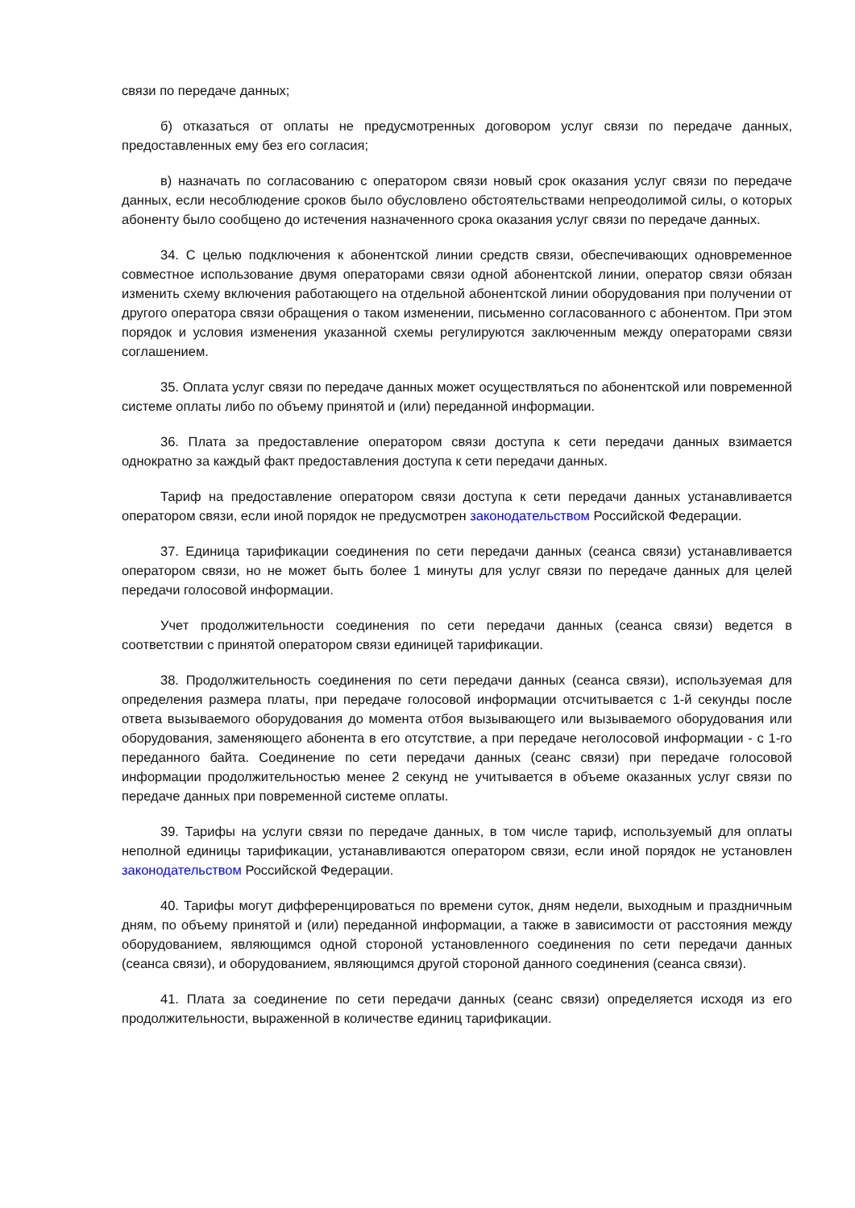связи по передаче данных;
б) отказаться от оплаты не предусмотренных договором услуг связи по передаче данных, предоставленных ему без его согласия;
в) назначать по согласованию с оператором связи новый срок оказания услуг связи по передаче данных, если несоблюдение сроков было обусловлено обстоятельствами непреодолимой силы, о которых абоненту было сообщено до истечения назначенного срока оказания услуг связи по передаче данных.
34. С целью подключения к абонентской линии средств связи, обеспечивающих одновременное совместное использование двумя операторами связи одной абонентской линии, оператор связи обязан изменить схему включения работающего на отдельной абонентской линии оборудования при получении от другого оператора связи обращения о таком изменении, письменно согласованного с абонентом. При этом порядок и условия изменения указанной схемы регулируются заключенным между операторами связи соглашением.
35. Оплата услуг связи по передаче данных может осуществляться по абонентской или повременной системе оплаты либо по объему принятой и (или) переданной информации.
36. Плата за предоставление оператором связи доступа к сети передачи данных взимается однократно за каждый факт предоставления доступа к сети передачи данных.
Тариф на предоставление оператором связи доступа к сети передачи данных устанавливается оператором связи, если иной порядок не предусмотрен законодательством Российской Федерации.
37. Единица тарификации соединения по сети передачи данных (сеанса связи) устанавливается оператором связи, но не может быть более 1 минуты для услуг связи по передаче данных для целей передачи голосовой информации.
Учет продолжительности соединения по сети передачи данных (сеанса связи) ведется в соответствии с принятой оператором связи единицей тарификации.
38. Продолжительность соединения по сети передачи данных (сеанса связи), используемая для определения размера платы, при передаче голосовой информации отсчитывается с 1-й секунды после ответа вызываемого оборудования до момента отбоя вызывающего или вызываемого оборудования или оборудования, заменяющего абонента в его отсутствие, а при передаче неголосовой информации - с 1-го переданного байта. Соединение по сети передачи данных (сеанс связи) при передаче голосовой информации продолжительностью менее 2 секунд не учитывается в объеме оказанных услуг связи по передаче данных при повременной системе оплаты.
39. Тарифы на услуги связи по передаче данных, в том числе тариф, используемый для оплаты неполной единицы тарификации, устанавливаются оператором связи, если иной порядок не установлен законодательством Российской Федерации.
40. Тарифы могут дифференцироваться по времени суток, дням недели, выходным и праздничным дням, по объему принятой и (или) переданной информации, а также в зависимости от расстояния между оборудованием, являющимся одной стороной установленного соединения по сети передачи данных (сеанса связи), и оборудованием, являющимся другой стороной данного соединения (сеанса связи).
41. Плата за соединение по сети передачи данных (сеанс связи) определяется исходя из его продолжительности, выраженной в количестве единиц тарификации.